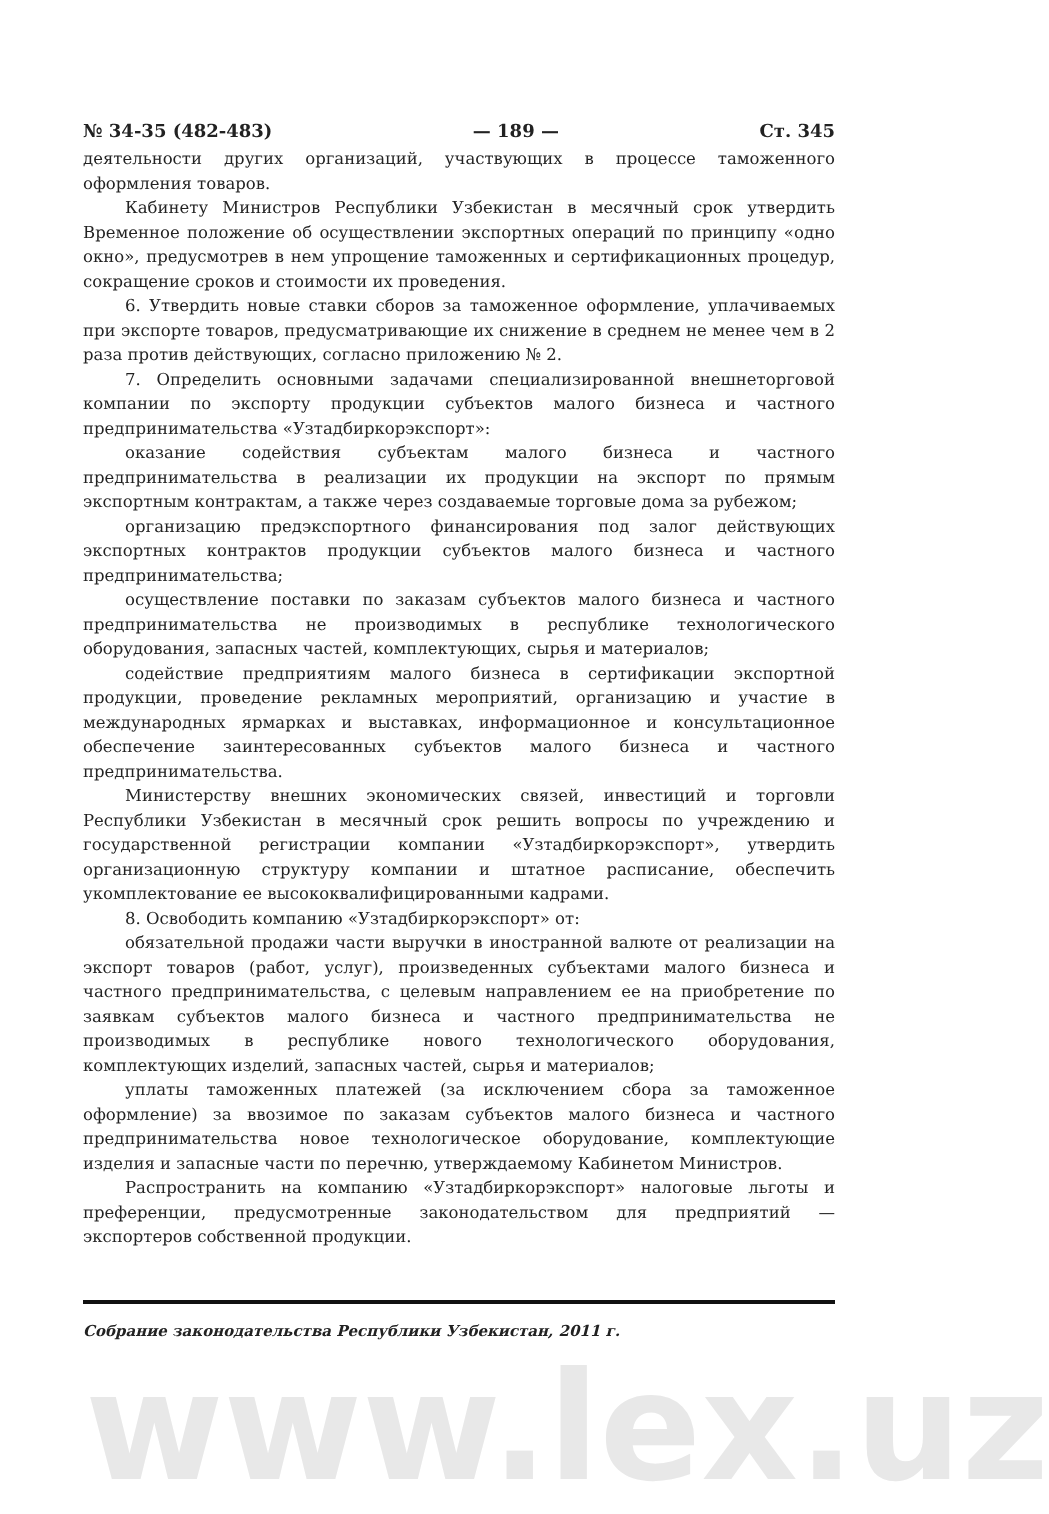№ 34-35 (482-483) — 189 — Ст. 345
деятельности других организаций, участвующих в процессе таможенного оформления товаров.
Кабинету Министров Республики Узбекистан в месячный срок утвердить Временное положение об осуществлении экспортных операций по принципу «одно окно», предусмотрев в нем упрощение таможенных и сертификационных процедур, сокращение сроков и стоимости их проведения.
6. Утвердить новые ставки сборов за таможенное оформление, уплачиваемых при экспорте товаров, предусматривающие их снижение в среднем не менее чем в 2 раза против действующих, согласно приложению № 2.
7. Определить основными задачами специализированной внешнеторговой компании по экспорту продукции субъектов малого бизнеса и частного предпринимательства «Узтадбиркорэкспорт»:
оказание содействия субъектам малого бизнеса и частного предпринимательства в реализации их продукции на экспорт по прямым экспортным контрактам, а также через создаваемые торговые дома за рубежом;
организацию предэкспортного финансирования под залог действующих экспортных контрактов продукции субъектов малого бизнеса и частного предпринимательства;
осуществление поставки по заказам субъектов малого бизнеса и частного предпринимательства не производимых в республике технологического оборудования, запасных частей, комплектующих, сырья и материалов;
содействие предприятиям малого бизнеса в сертификации экспортной продукции, проведение рекламных мероприятий, организацию и участие в международных ярмарках и выставках, информационное и консультационное обеспечение заинтересованных субъектов малого бизнеса и частного предпринимательства.
Министерству внешних экономических связей, инвестиций и торговли Республики Узбекистан в месячный срок решить вопросы по учреждению и государственной регистрации компании «Узтадбиркорэкспорт», утвердить организационную структуру компании и штатное расписание, обеспечить укомплектование ее высококвалифицированными кадрами.
8. Освободить компанию «Узтадбиркорэкспорт» от:
обязательной продажи части выручки в иностранной валюте от реализации на экспорт товаров (работ, услуг), произведенных субъектами малого бизнеса и частного предпринимательства, с целевым направлением ее на приобретение по заявкам субъектов малого бизнеса и частного предпринимательства не производимых в республике нового технологического оборудования, комплектующих изделий, запасных частей, сырья и материалов;
уплаты таможенных платежей (за исключением сбора за таможенное оформление) за ввозимое по заказам субъектов малого бизнеса и частного предпринимательства новое технологическое оборудование, комплектующие изделия и запасные части по перечню, утверждаемому Кабинетом Министров.
Распространить на компанию «Узтадбиркорэкспорт» налоговые льготы и преференции, предусмотренные законодательством для предприятий — экспортеров собственной продукции.
Собрание законодательства Республики Узбекистан, 2011 г.
www.lex.uz